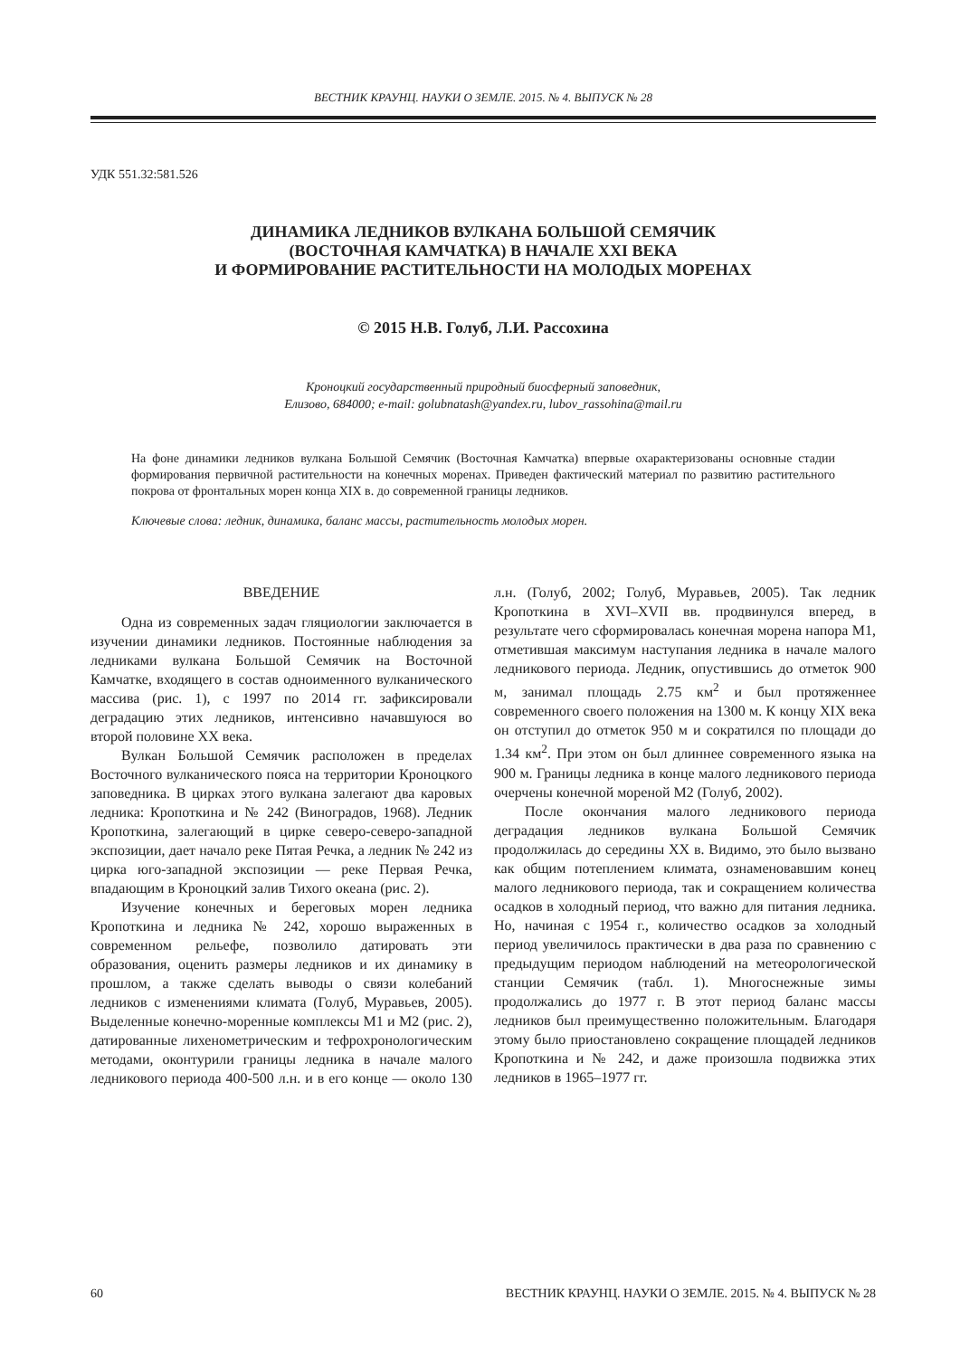ВЕСТНИК КРАУНЦ. НАУКИ О ЗЕМЛЕ. 2015. № 4. ВЫПУСК № 28
УДК 551.32:581.526
ДИНАМИКА ЛЕДНИКОВ ВУЛКАНА БОЛЬШОЙ СЕМЯЧИК
(ВОСТОЧНАЯ КАМЧАТКА) В НАЧАЛЕ XXI ВЕКА
И ФОРМИРОВАНИЕ РАСТИТЕЛЬНОСТИ НА МОЛОДЫХ МОРЕНАХ
© 2015 Н.В. Голуб, Л.И. Рассохина
Кроноцкий государственный природный биосферный заповедник,
Елизово, 684000; e-mail: golubnatash@yandex.ru, lubov_rassohina@mail.ru
На фоне динамики ледников вулкана Большой Семячик (Восточная Камчатка) впервые охарактеризованы основные стадии формирования первичной растительности на конечных моренах. Приведен фактический материал по развитию растительного покрова от фронтальных морен конца XIX в. до современной границы ледников.
Ключевые слова: ледник, динамика, баланс массы, растительность молодых морен.
ВВЕДЕНИЕ
Одна из современных задач гляциологии заключается в изучении динамики ледников. Постоянные наблюдения за ледниками вулкана Большой Семячик на Восточной Камчатке, входящего в состав одноименного вулканического массива (рис. 1), с 1997 по 2014 гг. зафиксировали деградацию этих ледников, интенсивно начавшуюся во второй половине XX века.
Вулкан Большой Семячик расположен в пределах Восточного вулканического пояса на территории Кроноцкого заповедника. В цирках этого вулкана залегают два каровых ледника: Кропоткина и № 242 (Виноградов, 1968). Ледник Кропоткина, залегающий в цирке северо-северо-западной экспозиции, дает начало реке Пятая Речка, а ледник № 242 из цирка юго-западной экспозиции — реке Первая Речка, впадающим в Кроноцкий залив Тихого океана (рис. 2).
Изучение конечных и береговых морен ледника Кропоткина и ледника № 242, хорошо выраженных в современном рельефе, позволило датировать эти образования, оценить размеры ледников и их динамику в прошлом, а также сделать выводы о связи колебаний ледников с изменениями климата (Голуб, Муравьев, 2005). Выделенные конечно-моренные комплексы М1 и М2 (рис. 2), датированные лихенометрическим и тефрохронологическим методами, оконтурили границы ледника в начале малого ледникового периода 400-500 л.н. и в его конце — около 130 л.н. (Голуб, 2002; Голуб, Муравьев, 2005). Так ледник Кропоткина в XVI–XVII вв. продвинулся вперед, в результате чего сформировалась конечная морена напора М1, отметившая максимум наступания ледника в начале малого ледникового периода. Ледник, опустившись до отметок 900 м, занимал площадь 2.75 км<sup>2</sup> и был протяженнее современного своего положения на 1300 м. К концу XIX века он отступил до отметок 950 м и сократился по площади до 1.34 км<sup>2</sup>. При этом он был длиннее современного языка на 900 м. Границы ледника в конце малого ледникового периода очерчены конечной мореной М2 (Голуб, 2002).
После окончания малого ледникового периода деградация ледников вулкана Большой Семячик продолжилась до середины XX в. Видимо, это было вызвано как общим потеплением климата, ознаменовавшим конец малого ледникового периода, так и сокращением количества осадков в холодный период, что важно для питания ледника. Но, начиная с 1954 г., количество осадков за холодный период увеличилось практически в два раза по сравнению с предыдущим периодом наблюдений на метеорологической станции Семячик (табл. 1). Многоснежные зимы продолжались до 1977 г. В этот период баланс массы ледников был преимущественно положительным. Благодаря этому было приостановлено сокращение площадей ледников Кропоткина и № 242, и даже произошла подвижка этих ледников в 1965–1977 гг.
60 ВЕСТНИК КРАУНЦ. НАУКИ О ЗЕМЛЕ. 2015. № 4. ВЫПУСК № 28